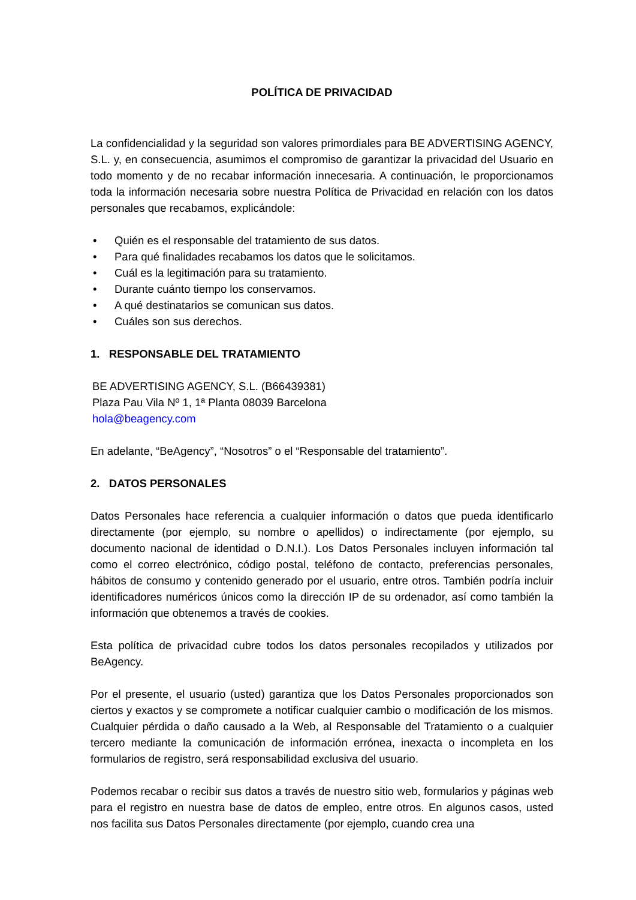POLÍTICA DE PRIVACIDAD
La confidencialidad y la seguridad son valores primordiales para BE ADVERTISING AGENCY, S.L. y, en consecuencia, asumimos el compromiso de garantizar la privacidad del Usuario en todo momento y de no recabar información innecesaria. A continuación, le proporcionamos toda la información necesaria sobre nuestra Política de Privacidad en relación con los datos personales que recabamos, explicándole:
• Quién es el responsable del tratamiento de sus datos.
• Para qué finalidades recabamos los datos que le solicitamos.
• Cuál es la legitimación para su tratamiento.
• Durante cuánto tiempo los conservamos.
• A qué destinatarios se comunican sus datos.
• Cuáles son sus derechos.
1. RESPONSABLE DEL TRATAMIENTO
BE ADVERTISING AGENCY, S.L. (B66439381)
Plaza Pau Vila Nº 1, 1ª Planta 08039 Barcelona
hola@beagency.com
En adelante, “BeAgency”, “Nosotros” o el “Responsable del tratamiento”.
2. DATOS PERSONALES
Datos Personales hace referencia a cualquier información o datos que pueda identificarlo directamente (por ejemplo, su nombre o apellidos) o indirectamente (por ejemplo, su documento nacional de identidad o D.N.I.). Los Datos Personales incluyen información tal como el correo electrónico, código postal, teléfono de contacto, preferencias personales, hábitos de consumo y contenido generado por el usuario, entre otros. También podría incluir identificadores numéricos únicos como la dirección IP de su ordenador, así como también la información que obtenemos a través de cookies.
Esta política de privacidad cubre todos los datos personales recopilados y utilizados por BeAgency.
Por el presente, el usuario (usted) garantiza que los Datos Personales proporcionados son ciertos y exactos y se compromete a notificar cualquier cambio o modificación de los mismos. Cualquier pérdida o daño causado a la Web, al Responsable del Tratamiento o a cualquier tercero mediante la comunicación de información errónea, inexacta o incompleta en los formularios de registro, será responsabilidad exclusiva del usuario.
Podemos recabar o recibir sus datos a través de nuestro sitio web, formularios y páginas web para el registro en nuestra base de datos de empleo, entre otros. En algunos casos, usted nos facilita sus Datos Personales directamente (por ejemplo, cuando crea una